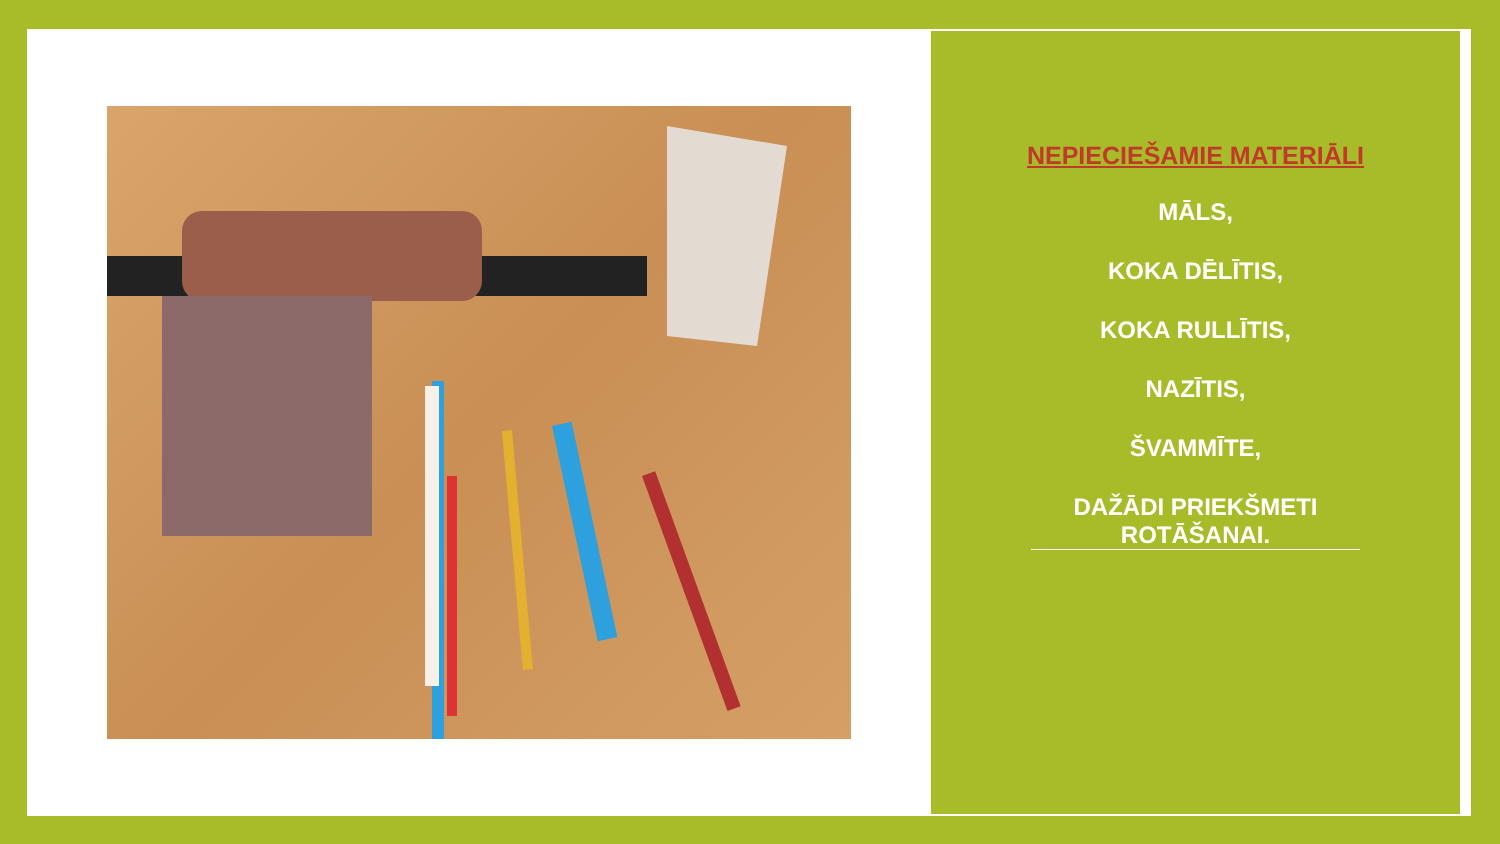NEPIECIEŠAMIE MATERIĀLI
MĀLS,
KOKA DĒLĪTIS,
KOKA RULLĪTIS,
NAZĪTIS,
ŠVAMMĪTE,
DAŽĀDI PRIEKŠMETI ROTĀŠANAI.